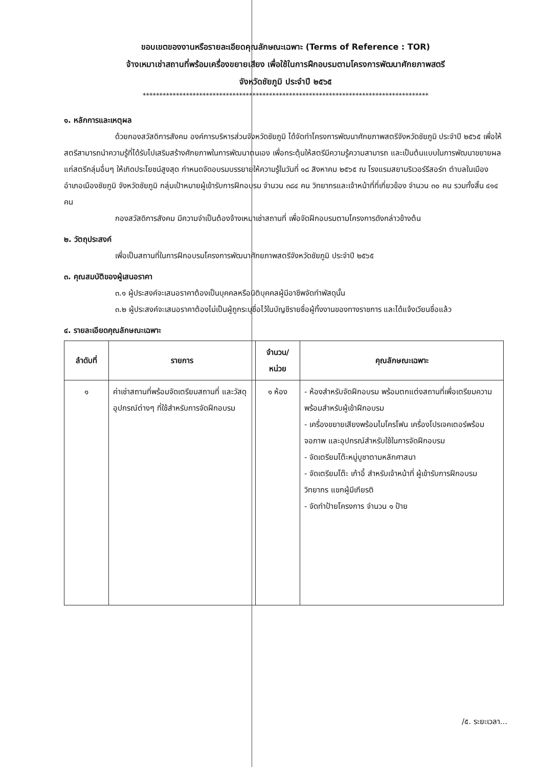ขอบเขตของงานหรือรายละเอียดคุณลักษณะเฉพาะ (Terms of Reference : TOR)
จ้างเหมาเช่าสถานที่พร้อมเครื่องขยายเสียง เพื่อใช้ในการฝึกอบรมตามโครงการพัฒนาศักยภาพสตรี
จังหวัดชัยภูมิ ประจำปี ๒๕๖๕
**************************************************************************************
๑. หลักการและเหตุผล
ด้วยกองสวัสดิการสังคม องค์การบริหารส่วนจังหวัดชัยภูมิ ได้จัดทำโครงการพัฒนาศักยภาพสตรีจังหวัดชัยภูมิ ประจำปี ๒๕๖๕ เพื่อให้สตรีสามารถนำความรู้ที่ได้รับไปเสริมสร้างศักยภาพในการพัฒนาตนเอง เพื่อกระตุ้นให้สตรีมีความรู้ความสามารถ และเป็นต้นแบบในการพัฒนาขยายผลแก่สตรีกลุ่มอื่นๆ ให้เกิดประโยชน์สูงสุด กำหนดจัดอบรมบรรยายให้ความรู้ในวันที่ ๑๘ สิงหาคม ๒๕๖๕ ณ โรงแรมสยามริเวอร์รีสอร์ท ตำบลในเมือง อำเภอเมืองชัยภูมิ จังหวัดชัยภูมิ กลุ่มเป้าหมายผู้เข้ารับการฝึกอบรม จำนวน ๓๘๔ คน วิทยากรและเจ้าหน้าที่ที่เกี่ยวข้อง จำนวน ๓๐ คน รวมทั้งสิ้น ๔๑๔ คน
กองสวัสดิการสังคม มีความจำเป็นต้องจ้างเหมาเช่าสถานที่ เพื่อจัดฝึกอบรมตามโครงการดังกล่าวข้างต้น
๒. วัตถุประสงค์
เพื่อเป็นสถานที่ในการฝึกอบรมโครงการพัฒนาศักยภาพสตรีจังหวัดชัยภูมิ ประจำปี ๒๕๖๕
๓. คุณสมบัติของผู้เสนอราคา
๓.๑ ผู้ประสงค์จะเสนอราคาต้องเป็นบุคคลหรือนิติบุคคลผู้มีอาชีพจัดทำพัสดุนั้น
๓.๒ ผู้ประสงค์จะเสนอราคาต้องไม่เป็นผู้ถูกระบุชื่อไว้ในบัญชีรายชื่อผู้ทิ้งงานของทางราชการ และได้แจ้งเวียนชื่อแล้ว
๔. รายละเอียดคุณลักษณะเฉพาะ
| ลำดับที่ | รายการ | จำนวน/ หน่วย | คุณลักษณะเฉพาะ |
| --- | --- | --- | --- |
| ๑ | ค่าเช่าสถานที่พร้อมจัดเตรียมสถานที่ และวัสดุ อุปกรณ์ต่างๆ ที่ใช้สำหรับการจัดฝึกอบรม | ๑ ห้อง | - ห้องสำหรับจัดฝึกอบรม พร้อมตกแต่งสถานที่เพื่อเตรียมความพร้อมสำหรับผู้เข้าฝึกอบรม - เครื่องขยายเสียงพร้อมไมโครโฟน เครื่องโปรเจคเตอร์พร้อมจอภาพ และอุปกรณ์สำหรับใช้ในการจัดฝึกอบรม - จัดเตรียมโต๊ะหมู่บูชาตามหลักศาสนา - จัดเตรียมโต๊ะ เก้าอี้ สำหรับเจ้าหน้าที่ ผู้เข้ารับการฝึกอบรม วิทยากร แขกผู้มีเกียรติ - จัดทำป้ายโครงการ จำนวน ๑ ป้าย |
/๕. ระยะเวลา...